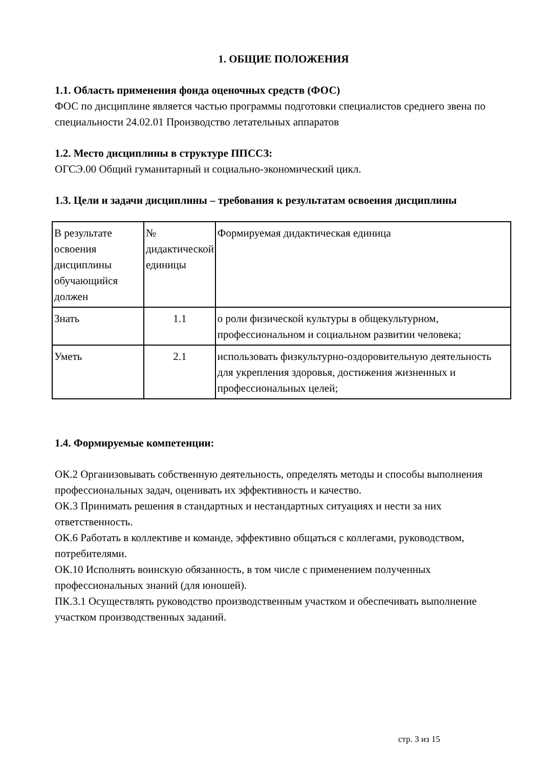1. ОБЩИЕ ПОЛОЖЕНИЯ
1.1. Область применения фонда оценочных средств (ФОС)
ФОС по дисциплине является частью программы подготовки специалистов среднего звена по специальности 24.02.01 Производство летательных аппаратов
1.2. Место дисциплины в структуре ППССЗ:
ОГСЭ.00 Общий гуманитарный и социально-экономический цикл.
1.3. Цели и задачи дисциплины – требования к результатам освоения дисциплины
| В результате освоения дисциплины обучающийся должен | № дидактической единицы | Формируемая дидактическая единица |
| Знать | 1.1 | о роли физической культуры в общекультурном, профессиональном и социальном развитии человека; |
| Уметь | 2.1 | использовать физкультурно-оздоровительную деятельность для укрепления здоровья, достижения жизненных и профессиональных целей; |
1.4. Формируемые компетенции:
ОК.2 Организовывать собственную деятельность, определять методы и способы выполнения профессиональных задач, оценивать их эффективность и качество.
ОК.3 Принимать решения в стандартных и нестандартных ситуациях и нести за них ответственность.
ОК.6 Работать в коллективе и команде, эффективно общаться с коллегами, руководством, потребителями.
ОК.10 Исполнять воинскую обязанность, в том числе с применением полученных профессиональных знаний (для юношей).
ПК.3.1 Осуществлять руководство производственным участком и обеспечивать выполнение участком производственных заданий.
стр. 3 из 15